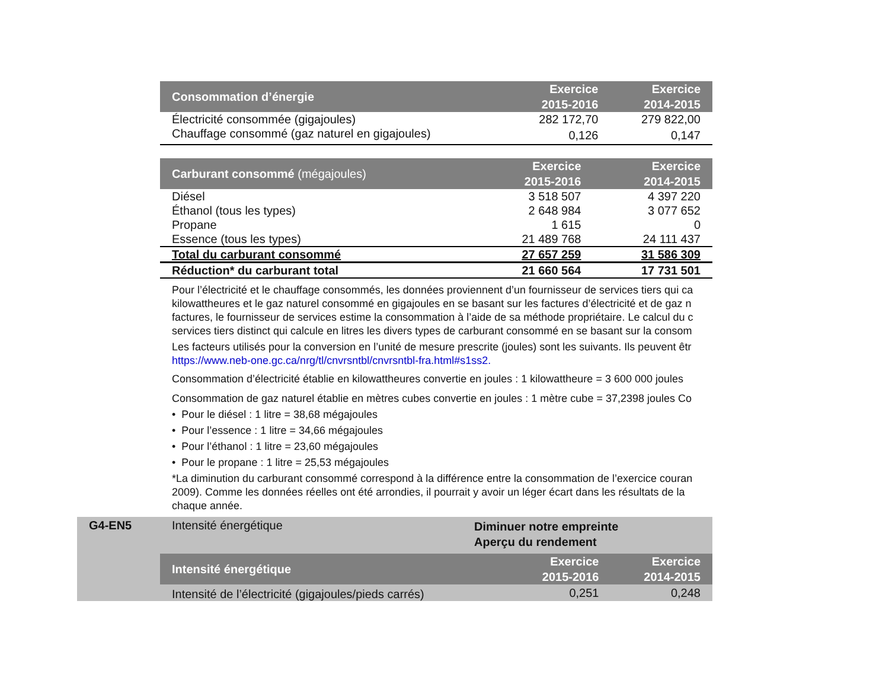| Consommation d’énergie | Exercice 2015-2016 | Exercice 2014-2015 |
| --- | --- | --- |
| Électricité consommée (gigajoules) | 282 172,70 | 279 822,00 |
| Chauffage consommé (gaz naturel en gigajoules) | 0,126 | 0,147 |
| Carburant consommé (mégajoules) | Exercice 2015-2016 | Exercice 2014-2015 |
| --- | --- | --- |
| Diésel | 3 518 507 | 4 397 220 |
| Éthanol (tous les types) | 2 648 984 | 3 077 652 |
| Propane | 1 615 | 0 |
| Essence (tous les types) | 21 489 768 | 24 111 437 |
| Total du carburant consommé | 27 657 259 | 31 586 309 |
| Réduction* du carburant total | 21 660 564 | 17 731 501 |
Pour l’électricité et le chauffage consommés, les données proviennent d’un fournisseur de services tiers qui ca
kilowattheures et le gaz naturel consommé en gigajoules en se basant sur les factures d’électricité et de gaz n
factures, le fournisseur de services estime la consommation à l’aide de sa méthode propriétaire. Le calcul du c
services tiers distinct qui calcule en litres les divers types de carburant consommé en se basant sur la consom
Les facteurs utilisés pour la conversion en l’unité de mesure prescrite (joules) sont les suivants. Ils peuvent êtr
https://www.neb-one.gc.ca/nrg/tl/cnvrsntbl/cnvrsntbl-fra.html#s1ss2.
Consommation d’électricité établie en kilowattheures convertie en joules : 1 kilowattheure = 3 600 000 joules
Consommation de gaz naturel établie en mètres cubes convertie en joules : 1 mètre cube = 37,2398 joules Co
• Pour le diésel : 1 litre = 38,68 mégajoules
• Pour l’essence : 1 litre = 34,66 mégajoules
• Pour l’éthanol : 1 litre = 23,60 mégajoules
• Pour le propane : 1 litre = 25,53 mégajoules
*La diminution du carburant consommé correspond à la différence entre la consommation de l’exercice couran
2009). Comme les données réelles ont été arrondies, il pourrait y avoir un léger écart dans les résultats de la
chaque année.
G4-EN5 Intensité énergétique
Diminuer notre empreinte
Aperçu du rendement
| Intensité énergétique | Exercice 2015-2016 | Exercice 2014-2015 |
| --- | --- | --- |
| Intensité de l’électricité (gigajoules/pieds carrés) | 0,251 | 0,248 |